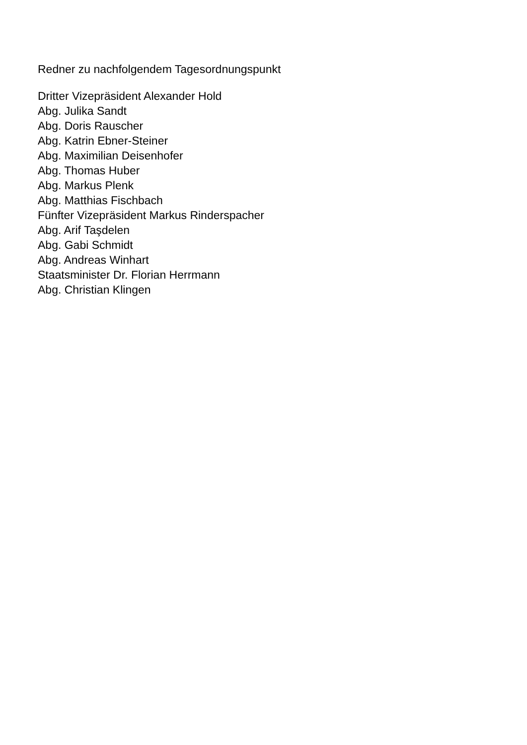Redner zu nachfolgendem Tagesordnungspunkt
Dritter Vizepräsident Alexander Hold
Abg. Julika Sandt
Abg. Doris Rauscher
Abg. Katrin Ebner-Steiner
Abg. Maximilian Deisenhofer
Abg. Thomas Huber
Abg. Markus Plenk
Abg. Matthias Fischbach
Fünfter Vizepräsident Markus Rinderspacher
Abg. Arif Taşdelen
Abg. Gabi Schmidt
Abg. Andreas Winhart
Staatsminister Dr. Florian Herrmann
Abg. Christian Klingen